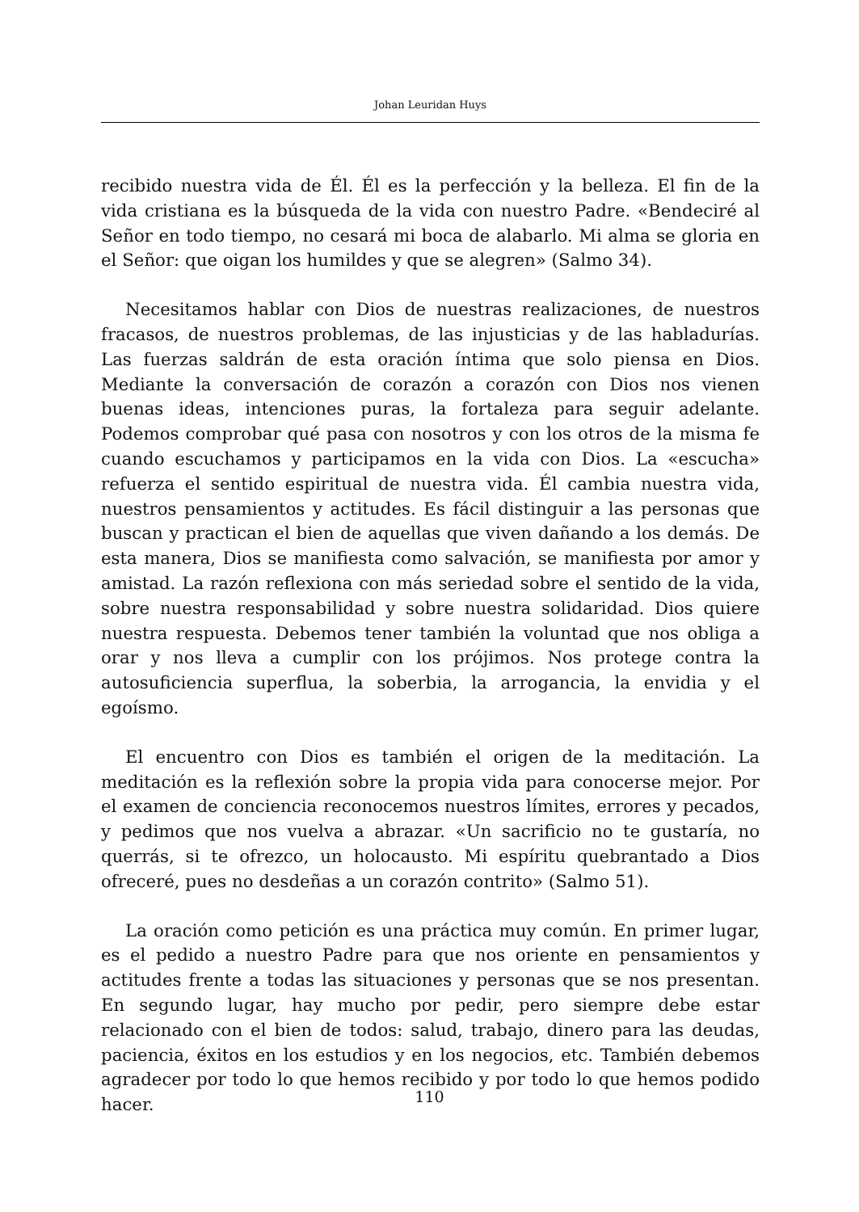Johan Leuridan Huys
recibido nuestra vida de Él. Él es la perfección y la belleza. El fin de la vida cristiana es la búsqueda de la vida con nuestro Padre. «Bendeciré al Señor en todo tiempo, no cesará mi boca de alabarlo. Mi alma se gloria en el Señor: que oigan los humildes y que se alegren» (Salmo 34).
Necesitamos hablar con Dios de nuestras realizaciones, de nuestros fracasos, de nuestros problemas, de las injusticias y de las habladurías. Las fuerzas saldrán de esta oración íntima que solo piensa en Dios. Mediante la conversación de corazón a corazón con Dios nos vienen buenas ideas, intenciones puras, la fortaleza para seguir adelante. Podemos comprobar qué pasa con nosotros y con los otros de la misma fe cuando escuchamos y participamos en la vida con Dios. La «escucha» refuerza el sentido espiritual de nuestra vida. Él cambia nuestra vida, nuestros pensamientos y actitudes. Es fácil distinguir a las personas que buscan y practican el bien de aquellas que viven dañando a los demás. De esta manera, Dios se manifiesta como salvación, se manifiesta por amor y amistad. La razón reflexiona con más seriedad sobre el sentido de la vida, sobre nuestra responsabilidad y sobre nuestra solidaridad. Dios quiere nuestra respuesta. Debemos tener también la voluntad que nos obliga a orar y nos lleva a cumplir con los prójimos. Nos protege contra la autosuficiencia superflua, la soberbia, la arrogancia, la envidia y el egoísmo.
El encuentro con Dios es también el origen de la meditación. La meditación es la reflexión sobre la propia vida para conocerse mejor. Por el examen de conciencia reconocemos nuestros límites, errores y pecados, y pedimos que nos vuelva a abrazar. «Un sacrificio no te gustaría, no querrás, si te ofrezco, un holocausto. Mi espíritu quebrantado a Dios ofreceré, pues no desdeñas a un corazón contrito» (Salmo 51).
La oración como petición es una práctica muy común. En primer lugar, es el pedido a nuestro Padre para que nos oriente en pensamientos y actitudes frente a todas las situaciones y personas que se nos presentan. En segundo lugar, hay mucho por pedir, pero siempre debe estar relacionado con el bien de todos: salud, trabajo, dinero para las deudas, paciencia, éxitos en los estudios y en los negocios, etc. También debemos agradecer por todo lo que hemos recibido y por todo lo que hemos podido hacer.
110